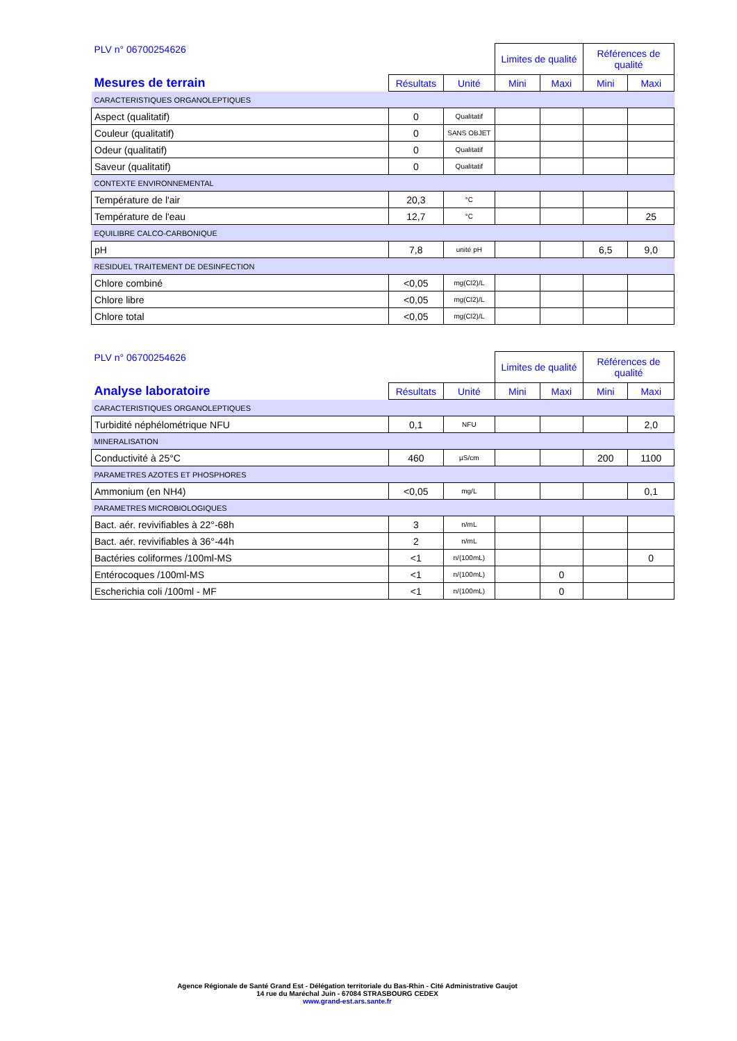| PLV n° 06700254626 | | | Limites de qualité | | Références de qualité | |
| Mesures de terrain | Résultats | Unité | Mini | Maxi | Mini | Maxi |
| CARACTERISTIQUES ORGANOLEPTIQUES | | | | | | |
| Aspect (qualitatif) | 0 | Qualitatif | | | | |
| Couleur (qualitatif) | 0 | SANS OBJET | | | | |
| Odeur (qualitatif) | 0 | Qualitatif | | | | |
| Saveur (qualitatif) | 0 | Qualitatif | | | | |
| CONTEXTE ENVIRONNEMENTAL | | | | | | |
| Température de l'air | 20,3 | °C | | | | |
| Température de l'eau | 12,7 | °C | | | | 25 |
| EQUILIBRE CALCO-CARBONIQUE | | | | | | |
| pH | 7,8 | unité pH | | | 6,5 | 9,0 |
| RESIDUEL TRAITEMENT DE DESINFECTION | | | | | | |
| Chlore combiné | <0,05 | mg(Cl2)/L | | | | |
| Chlore libre | <0,05 | mg(Cl2)/L | | | | |
| Chlore total | <0,05 | mg(Cl2)/L | | | | |
| PLV n° 06700254626 | | | Limites de qualité | | Références de qualité | |
| Analyse laboratoire | Résultats | Unité | Mini | Maxi | Mini | Maxi |
| CARACTERISTIQUES ORGANOLEPTIQUES | | | | | | |
| Turbidité néphélométrique NFU | 0,1 | NFU | | | | 2,0 |
| MINERALISATION | | | | | | |
| Conductivité à 25°C | 460 | µS/cm | | | 200 | 1100 |
| PARAMETRES AZOTES ET PHOSPHORES | | | | | | |
| Ammonium (en NH4) | <0,05 | mg/L | | | | 0,1 |
| PARAMETRES MICROBIOLOGIQUES | | | | | | |
| Bact. aér. revivifiables à 22°-68h | 3 | n/mL | | | | |
| Bact. aér. revivifiables à 36°-44h | 2 | n/mL | | | | |
| Bactéries coliformes /100ml-MS | <1 | n/(100mL) | | | | 0 |
| Entérocoques /100ml-MS | <1 | n/(100mL) | | 0 | | |
| Escherichia coli /100ml - MF | <1 | n/(100mL) | | 0 | | |
Agence Régionale de Santé Grand Est - Délégation territoriale du Bas-Rhin - Cité Administrative Gaujot
14 rue du Maréchal Juin - 67084 STRASBOURG CEDEX
www.grand-est.ars.sante.fr